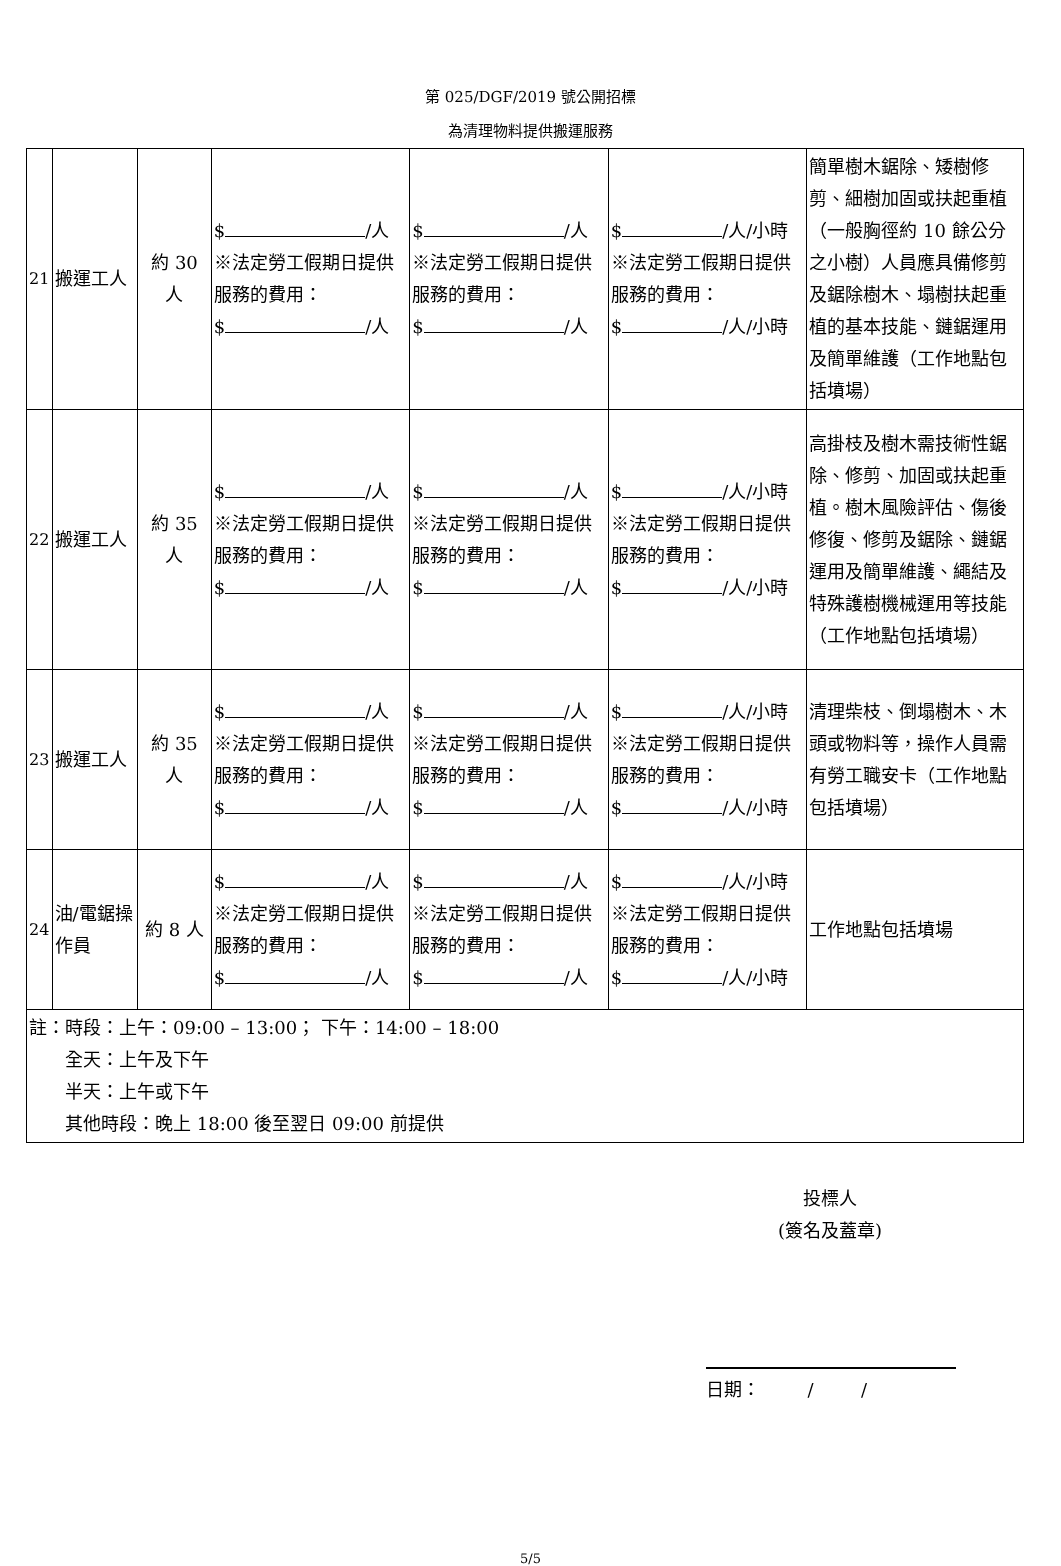第 025/DGF/2019 號公開招標
為清理物料提供搬運服務
| 21 | 搬運工人 | 約 30 人 | $ /人 ※法定勞工假期日提供服務的費用： $ /人 | $ /人 ※法定勞工假期日提供服務的費用： $ /人 | $ /人/小時 ※法定勞工假期日提供服務的費用： $ /人/小時 | 簡單樹木鋸除、矮樹修剪、細樹加固或扶起重植（一般胸徑約 10 餘公分之小樹）人員應具備修剪及鋸除樹木、塌樹扶起重植的基本技能、鏈鋸運用及簡單維護（工作地點包括墳場） |
| 22 | 搬運工人 | 約 35 人 | $ /人 ※法定勞工假期日提供服務的費用： $ /人 | $ /人 ※法定勞工假期日提供服務的費用： $ /人 | $ /人/小時 ※法定勞工假期日提供服務的費用： $ /人/小時 | 高掛枝及樹木需技術性鋸除、修剪、加固或扶起重植。樹木風險評估、傷後修復、修剪及鋸除、鏈鋸運用及簡單維護、繩結及特殊護樹機械運用等技能（工作地點包括墳場） |
| 23 | 搬運工人 | 約 35 人 | $ /人 ※法定勞工假期日提供服務的費用： $ /人 | $ /人 ※法定勞工假期日提供服務的費用： $ /人 | $ /人/小時 ※法定勞工假期日提供服務的費用： $ /人/小時 | 清理柴枝、倒塌樹木、木頭或物料等，操作人員需有勞工職安卡（工作地點包括墳場） |
| 24 | 油/電鋸操作員 | 約 8 人 | $ /人 ※法定勞工假期日提供服務的費用： $ /人 | $ /人 ※法定勞工假期日提供服務的費用： $ /人 | $ /人/小時 ※法定勞工假期日提供服務的費用： $ /人/小時 | 工作地點包括墳場 |
| 註：時段：上午：09:00 – 13:00； 下午：14:00 – 18:00 全天：上午及下午 半天：上午或下午 其他時段：晚上 18:00 後至翌日 09:00 前提供 | | | | | | |
投標人
(簽名及蓋章)
日期：    /    /
5/5